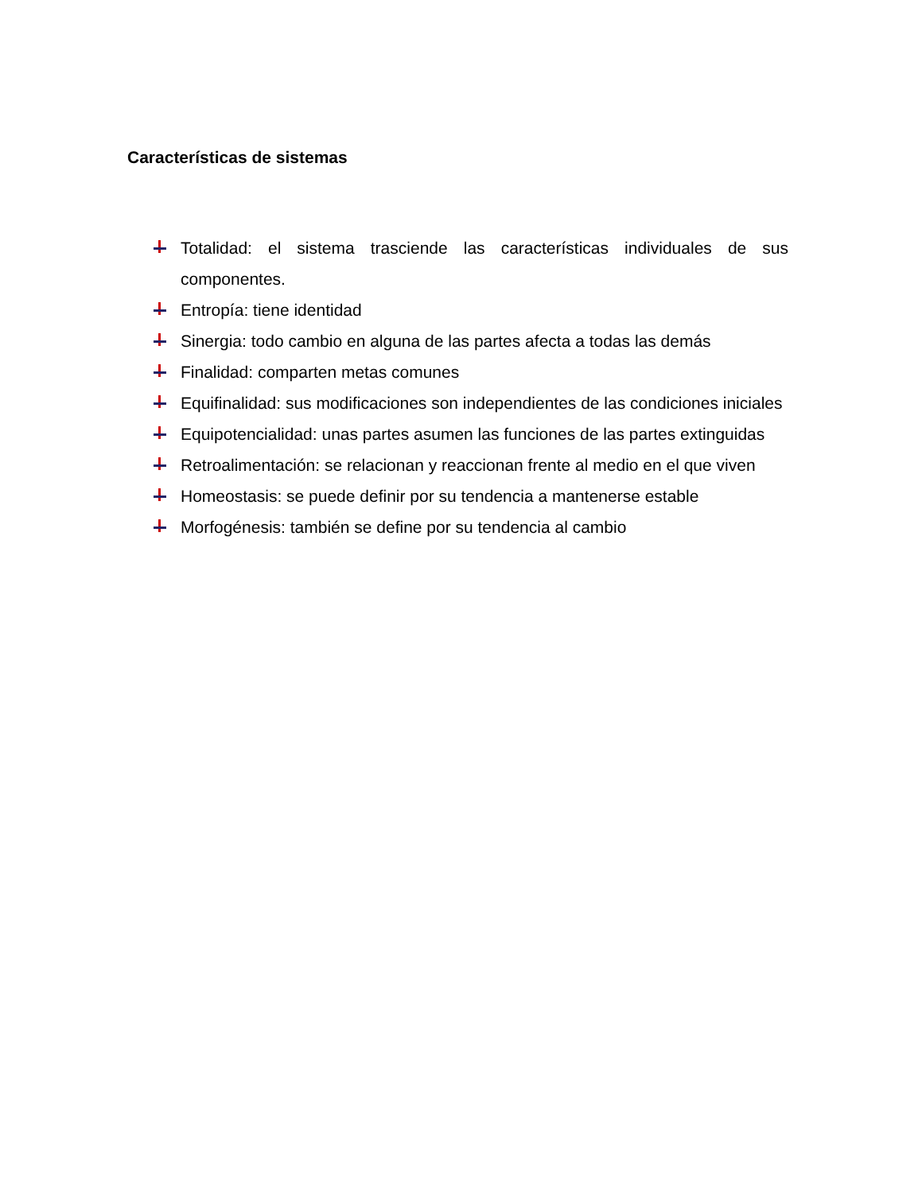Características de sistemas
Totalidad: el sistema trasciende las características individuales de sus componentes.
Entropía: tiene identidad
Sinergia: todo cambio en alguna de las partes afecta a todas las demás
Finalidad: comparten metas comunes
Equifinalidad: sus modificaciones son independientes de las condiciones iniciales
Equipotencialidad: unas partes asumen las funciones de las partes extinguidas
Retroalimentación: se relacionan y reaccionan frente al medio en el que viven
Homeostasis: se puede definir por su tendencia a mantenerse estable
Morfogénesis: también se define por su tendencia al cambio